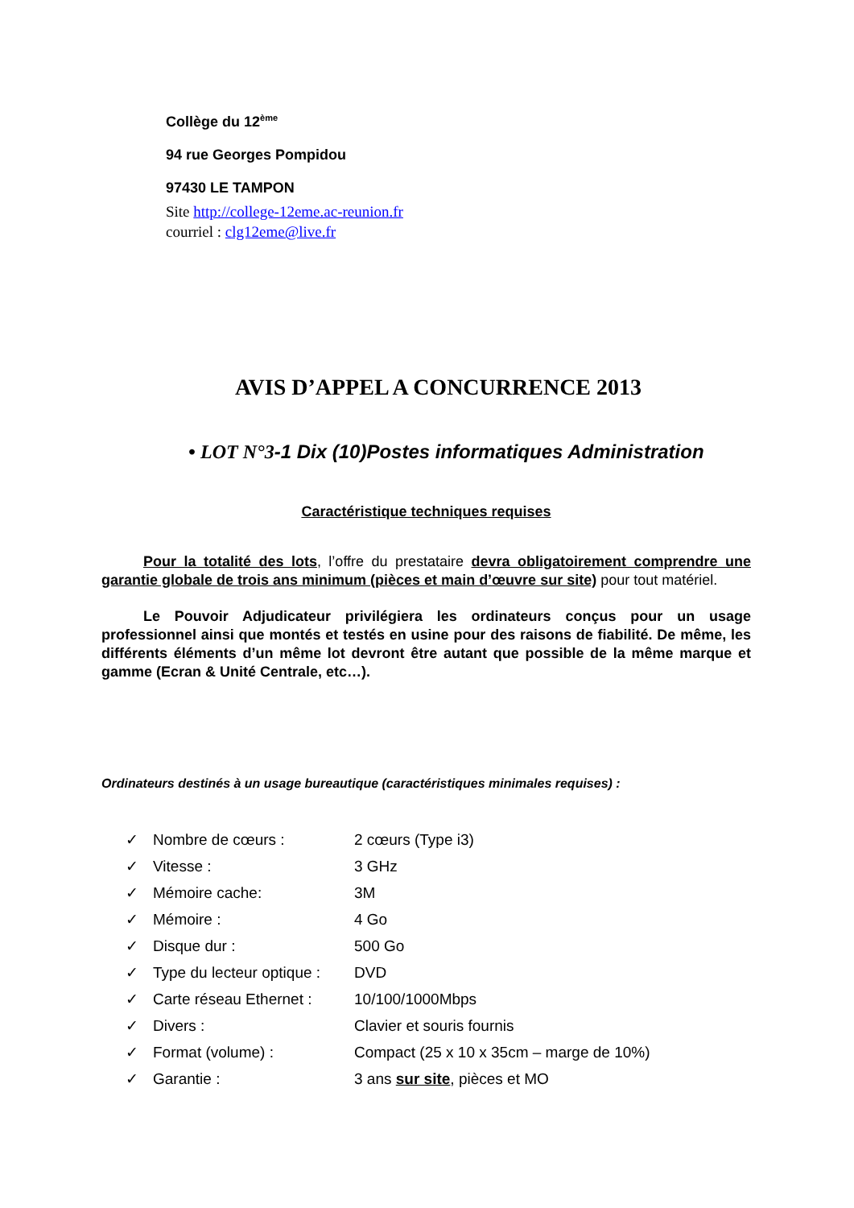Collège du 12<sup>ème</sup>
94 rue Georges Pompidou
97430 LE TAMPON
Site http://college-12eme.ac-reunion.fr
courriel : clg12eme@live.fr
AVIS D’APPEL A CONCURRENCE 2013
• LOT N°3-1 Dix (10)Postes informatiques Administration
Caractéristique techniques requises
Pour la totalité des lots, l’offre du prestataire devra obligatoirement comprendre une garantie globale de trois ans minimum (pièces et main d’œuvre sur site) pour tout matériel.
Le Pouvoir Adjudicateur privilégiera les ordinateurs conçus pour un usage professionnel ainsi que montés et testés en usine pour des raisons de fiabilité. De même, les différents éléments d’un même lot devront être autant que possible de la même marque et gamme (Ecran & Unité Centrale, etc…).
Ordinateurs destinés à un usage bureautique (caractéristiques minimales requises) :
| ✓ | Nombre de cœurs : | 2 cœurs (Type i3) |
| ✓ | Vitesse : | 3 GHz |
| ✓ | Mémoire cache: | 3M |
| ✓ | Mémoire : | 4 Go |
| ✓ | Disque dur : | 500 Go |
| ✓ | Type du lecteur optique : | DVD |
| ✓ | Carte réseau Ethernet : | 10/100/1000Mbps |
| ✓ | Divers : | Clavier et souris fournis |
| ✓ | Format (volume) : | Compact (25 x 10 x 35cm – marge de 10%) |
| ✓ | Garantie : | 3 ans sur site , pièces et MO |